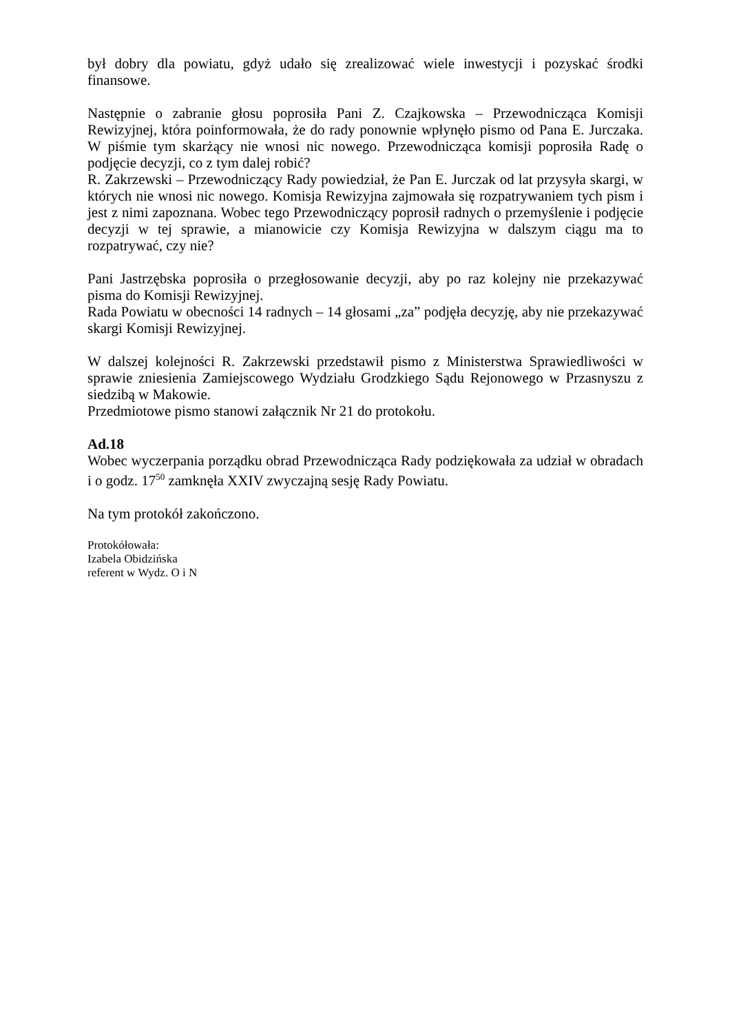był dobry dla powiatu, gdyż udało się zrealizować wiele inwestycji i pozyskać środki finansowe.
Następnie o zabranie głosu poprosiła Pani Z. Czajkowska – Przewodnicząca Komisji Rewizyjnej, która poinformowała, że do rady ponownie wpłynęło pismo od Pana E. Jurczaka. W piśmie tym skarżący nie wnosi nic nowego. Przewodnicząca komisji poprosiła Radę o podjęcie decyzji, co z tym dalej robić?
R. Zakrzewski – Przewodniczący Rady powiedział, że Pan E. Jurczak od lat przysyła skargi, w których nie wnosi nic nowego. Komisja Rewizyjna zajmowała się rozpatrywaniem tych pism i jest z nimi zapoznana. Wobec tego Przewodniczący poprosił radnych o przemyślenie i podjęcie decyzji w tej sprawie, a mianowicie czy Komisja Rewizyjna w dalszym ciągu ma to rozpatrywać, czy nie?
Pani Jastrzębska poprosiła o przegłosowanie decyzji, aby po raz kolejny nie przekazywać pisma do Komisji Rewizyjnej.
Rada Powiatu w obecności 14 radnych – 14 głosami „za” podjęła decyzję, aby nie przekazywać skargi Komisji Rewizyjnej.
W dalszej kolejności R. Zakrzewski przedstawił pismo z Ministerstwa Sprawiedliwości w sprawie zniesienia Zamiejscowego Wydziału Grodzkiego Sądu Rejonowego w Przasnyszu z siedzibą w Makowie.
Przedmiotowe pismo stanowi załącznik Nr 21 do protokołu.
Ad.18
Wobec wyczerpania porządku obrad Przewodnicząca Rady podziękowała za udział w obradach i o godz. 17<sup>50</sup> zamknęła XXIV zwyczajną sesję Rady Powiatu.
Na tym protokół zakończono.
Protokółowała:
Izabela Obidzińska
referent w Wydz. O i N